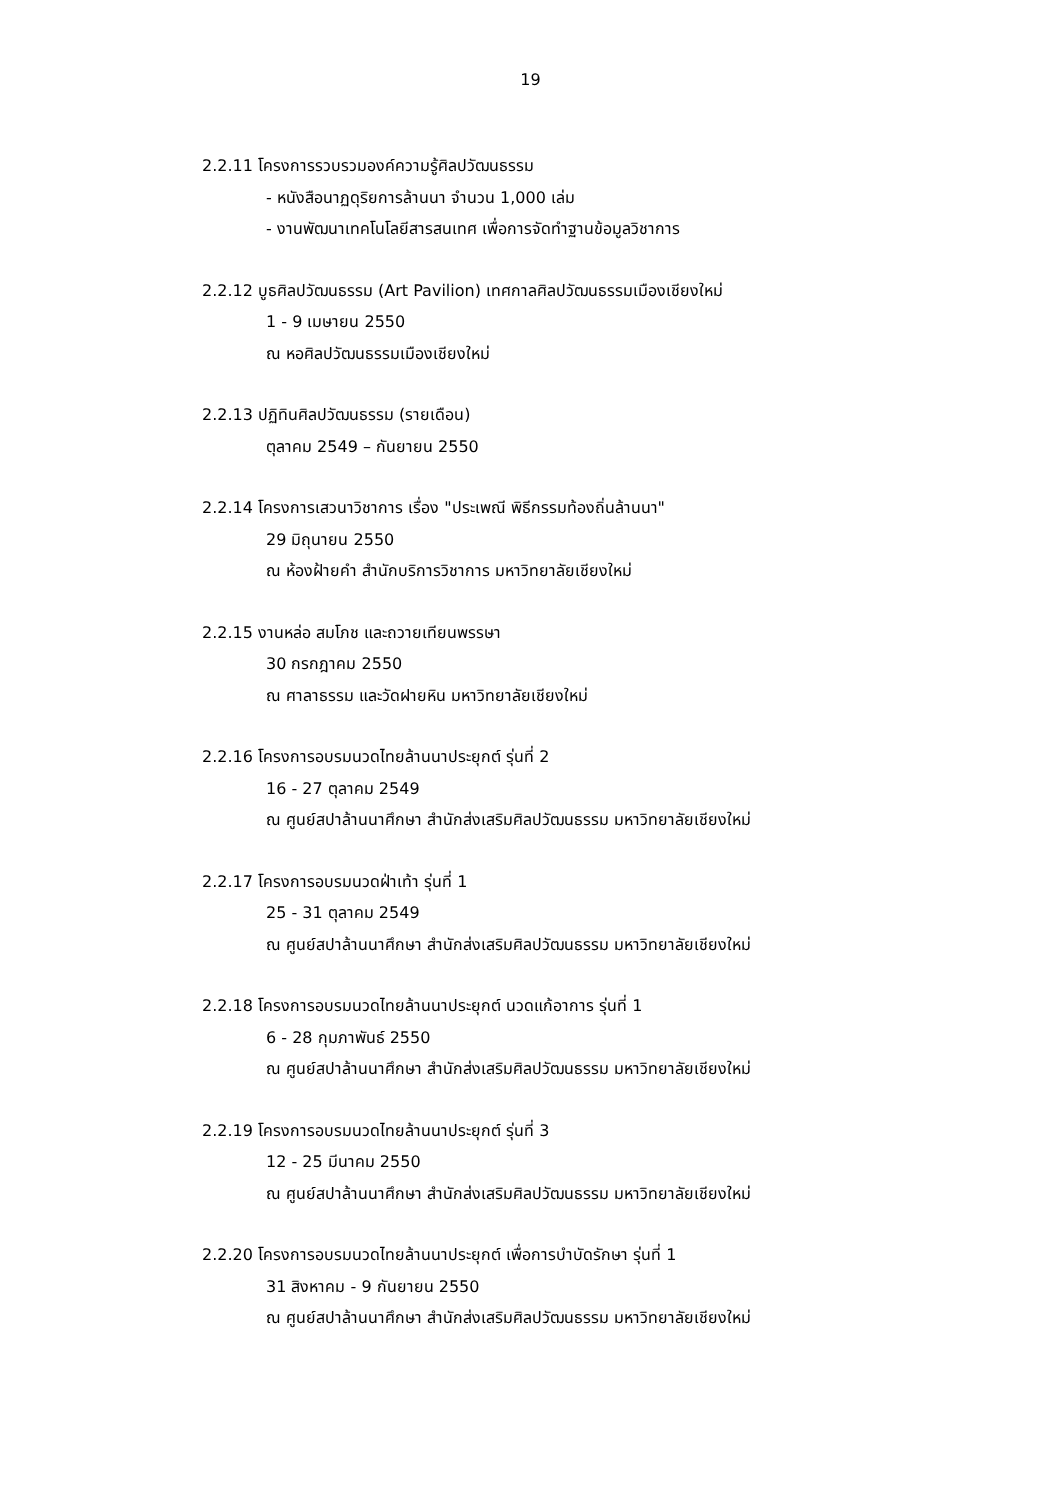19
2.2.11 โครงการรวบรวมองค์ความรู้ศิลปวัฒนธรรม
- หนังสือนาฏดุริยการล้านนา จำนวน 1,000 เล่ม
- งานพัฒนาเทคโนโลยีสารสนเทศ เพื่อการจัดทำฐานข้อมูลวิชาการ
2.2.12 บูธศิลปวัฒนธรรม (Art Pavilion) เทศกาลศิลปวัฒนธรรมเมืองเชียงใหม่
1 - 9 เมษายน 2550
ณ หอศิลปวัฒนธรรมเมืองเชียงใหม่
2.2.13 ปฏิทินศิลปวัฒนธรรม (รายเดือน)
ตุลาคม 2549 – กันยายน 2550
2.2.14 โครงการเสวนาวิชาการ เรื่อง "ประเพณี พิธีกรรมท้องถิ่นล้านนา"
29 มิถุนายน 2550
ณ ห้องฝ้ายคำ สำนักบริการวิชาการ มหาวิทยาลัยเชียงใหม่
2.2.15 งานหล่อ สมโภช และถวายเทียนพรรษา
30 กรกฎาคม 2550
ณ ศาลาธรรม และวัดฝายหิน มหาวิทยาลัยเชียงใหม่
2.2.16 โครงการอบรมนวดไทยล้านนาประยุกต์ รุ่นที่ 2
16 - 27 ตุลาคม 2549
ณ ศูนย์สปาล้านนาศึกษา สำนักส่งเสริมศิลปวัฒนธรรม มหาวิทยาลัยเชียงใหม่
2.2.17 โครงการอบรมนวดฝ่าเท้า รุ่นที่ 1
25 - 31 ตุลาคม 2549
ณ ศูนย์สปาล้านนาศึกษา สำนักส่งเสริมศิลปวัฒนธรรม มหาวิทยาลัยเชียงใหม่
2.2.18 โครงการอบรมนวดไทยล้านนาประยุกต์ นวดแก้อาการ รุ่นที่ 1
6 - 28 กุมภาพันธ์ 2550
ณ ศูนย์สปาล้านนาศึกษา สำนักส่งเสริมศิลปวัฒนธรรม มหาวิทยาลัยเชียงใหม่
2.2.19 โครงการอบรมนวดไทยล้านนาประยุกต์ รุ่นที่ 3
12 - 25 มีนาคม 2550
ณ ศูนย์สปาล้านนาศึกษา สำนักส่งเสริมศิลปวัฒนธรรม มหาวิทยาลัยเชียงใหม่
2.2.20 โครงการอบรมนวดไทยล้านนาประยุกต์ เพื่อการบำบัดรักษา รุ่นที่ 1
31 สิงหาคม - 9 กันยายน 2550
ณ ศูนย์สปาล้านนาศึกษา สำนักส่งเสริมศิลปวัฒนธรรม มหาวิทยาลัยเชียงใหม่